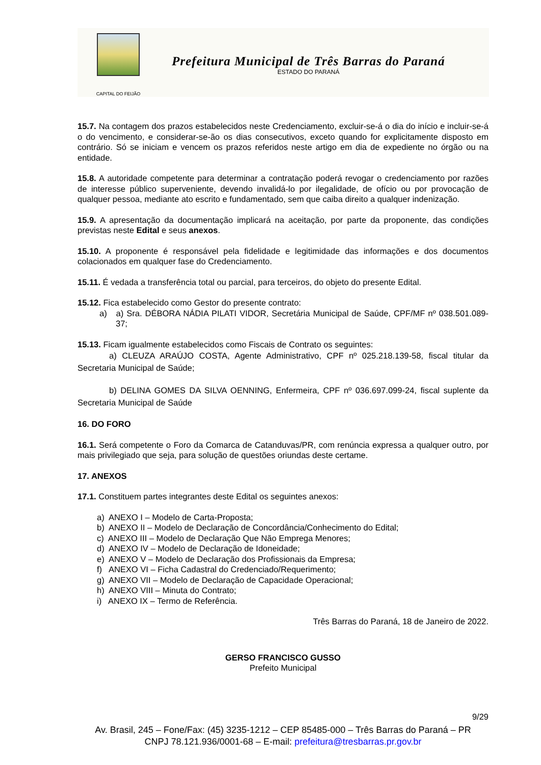CAPITAL DO FEIJÃO
Prefeitura Municipal de Três Barras do Paraná
ESTADO DO PARANÁ
15.7. Na contagem dos prazos estabelecidos neste Credenciamento, excluir-se-á o dia do início e incluir-se-á o do vencimento, e considerar-se-ão os dias consecutivos, exceto quando for explicitamente disposto em contrário. Só se iniciam e vencem os prazos referidos neste artigo em dia de expediente no órgão ou na entidade.
15.8. A autoridade competente para determinar a contratação poderá revogar o credenciamento por razões de interesse público superveniente, devendo invalidá-lo por ilegalidade, de ofício ou por provocação de qualquer pessoa, mediante ato escrito e fundamentado, sem que caiba direito a qualquer indenização.
15.9. A apresentação da documentação implicará na aceitação, por parte da proponente, das condições previstas neste Edital e seus anexos.
15.10. A proponente é responsável pela fidelidade e legitimidade das informações e dos documentos colacionados em qualquer fase do Credenciamento.
15.11. É vedada a transferência total ou parcial, para terceiros, do objeto do presente Edital.
15.12. Fica estabelecido como Gestor do presente contrato:
a) a) Sra. DÉBORA NÁDIA PILATI VIDOR, Secretária Municipal de Saúde, CPF/MF nº 038.501.089-37;
15.13. Ficam igualmente estabelecidos como Fiscais de Contrato os seguintes:
a) CLEUZA ARAÚJO COSTA, Agente Administrativo, CPF nº 025.218.139-58, fiscal titular da Secretaria Municipal de Saúde;
b) DELINA GOMES DA SILVA OENNING, Enfermeira, CPF nº 036.697.099-24, fiscal suplente da Secretaria Municipal de Saúde
16. DO FORO
16.1. Será competente o Foro da Comarca de Catanduvas/PR, com renúncia expressa a qualquer outro, por mais privilegiado que seja, para solução de questões oriundas deste certame.
17. ANEXOS
17.1. Constituem partes integrantes deste Edital os seguintes anexos:
a) ANEXO I – Modelo de Carta-Proposta;
b) ANEXO II – Modelo de Declaração de Concordância/Conhecimento do Edital;
c) ANEXO III – Modelo de Declaração Que Não Emprega Menores;
d) ANEXO IV – Modelo de Declaração de Idoneidade;
e) ANEXO V – Modelo de Declaração dos Profissionais da Empresa;
f) ANEXO VI – Ficha Cadastral do Credenciado/Requerimento;
g) ANEXO VII – Modelo de Declaração de Capacidade Operacional;
h) ANEXO VIII – Minuta do Contrato;
i) ANEXO IX – Termo de Referência.
Três Barras do Paraná, 18 de Janeiro de 2022.
GERSO FRANCISCO GUSSO
Prefeito Municipal
9/29
Av. Brasil, 245 – Fone/Fax: (45) 3235-1212 – CEP 85485-000 – Três Barras do Paraná – PR
CNPJ 78.121.936/0001-68 – E-mail: prefeitura@tresbarras.pr.gov.br